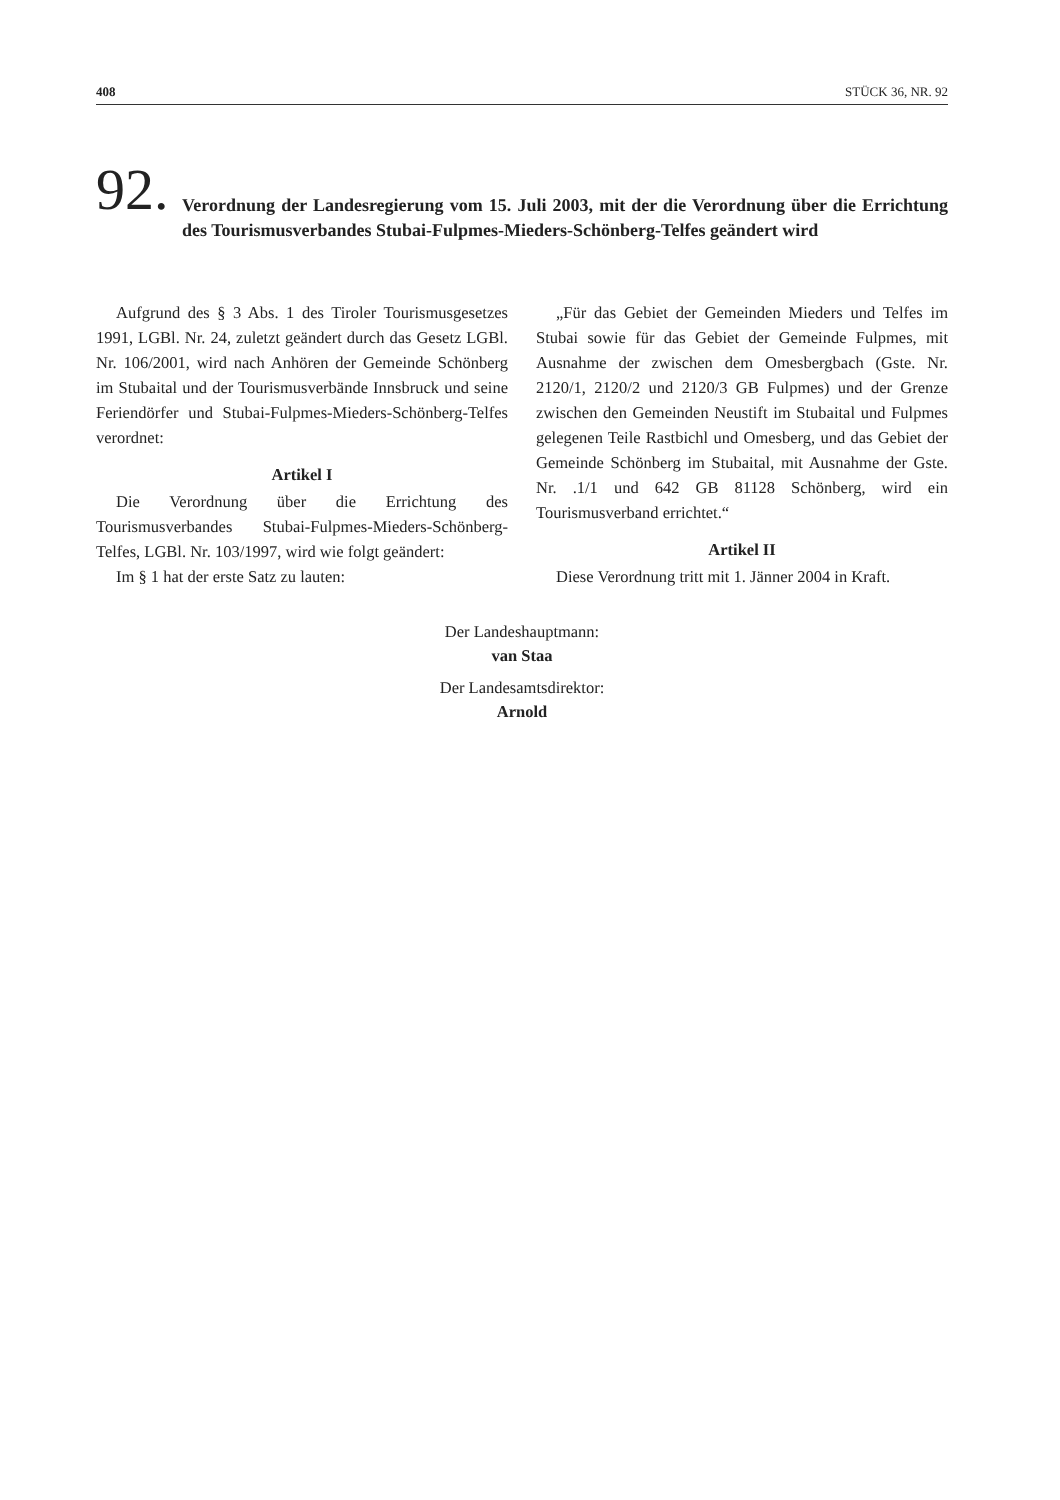408 STÜCK 36, NR. 92
92.
Verordnung der Landesregierung vom 15. Juli 2003, mit der die Verordnung über die Errichtung des Tourismusverbandes Stubai-Fulpmes-Mieders-Schönberg-Telfes geändert wird
Aufgrund des § 3 Abs. 1 des Tiroler Tourismusgesetzes 1991, LGBl. Nr. 24, zuletzt geändert durch das Gesetz LGBl. Nr. 106/2001, wird nach Anhören der Gemeinde Schönberg im Stubaital und der Tourismusverbände Innsbruck und seine Feriendörfer und Stubai-Fulpmes-Mieders-Schönberg-Telfes verordnet:
Artikel I
Die Verordnung über die Errichtung des Tourismusverbandes Stubai-Fulpmes-Mieders-Schönberg-Telfes, LGBl. Nr. 103/1997, wird wie folgt geändert:
Im § 1 hat der erste Satz zu lauten:
„Für das Gebiet der Gemeinden Mieders und Telfes im Stubai sowie für das Gebiet der Gemeinde Fulpmes, mit Ausnahme der zwischen dem Omesbergbach (Gste. Nr. 2120/1, 2120/2 und 2120/3 GB Fulpmes) und der Grenze zwischen den Gemeinden Neustift im Stubaital und Fulpmes gelegenen Teile Rastbichl und Omesberg, und das Gebiet der Gemeinde Schönberg im Stubaital, mit Ausnahme der Gste. Nr. .1/1 und 642 GB 81128 Schönberg, wird ein Tourismusverband errichtet.“
Artikel II
Diese Verordnung tritt mit 1. Jänner 2004 in Kraft.
Der Landeshauptmann:
van Staa
Der Landesamtsdirektor:
Arnold